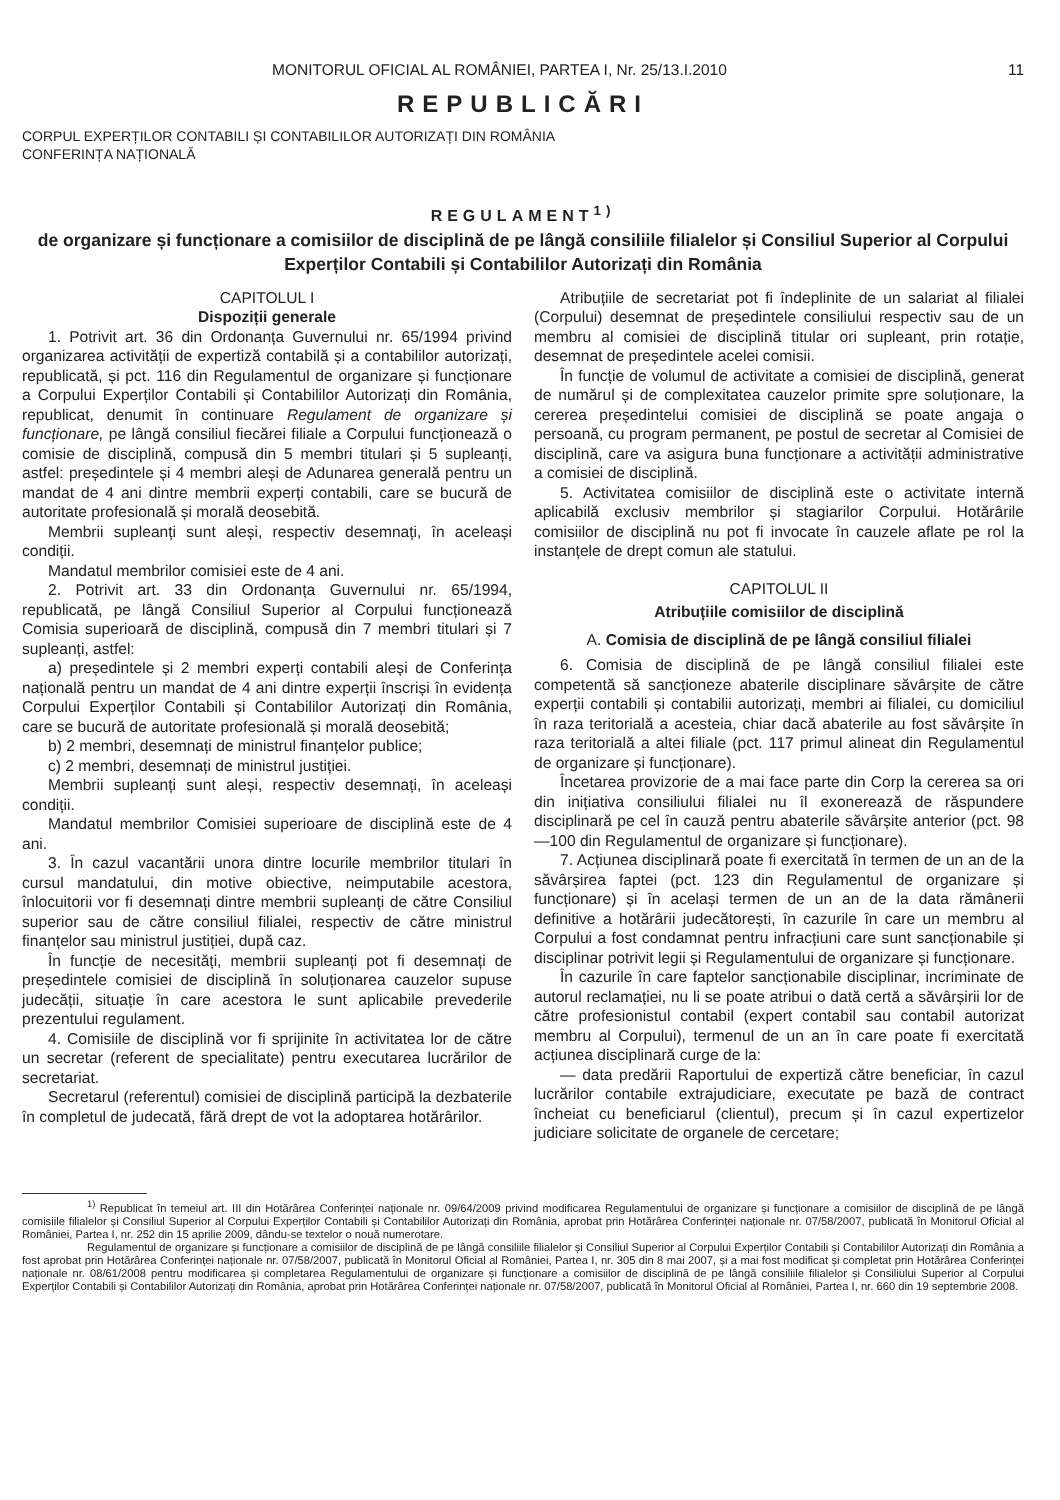MONITORUL OFICIAL AL ROMÂNIEI, PARTEA I, Nr. 25/13.I.2010 11
REPUBLICĂRI
CORPUL EXPERȚILOR CONTABILI ȘI CONTABILILOR AUTORIZAȚI DIN ROMÂNIA
CONFERINȚA NAȚIONALĂ
REGULAMENT<sup>1)</sup>
de organizare și funcționare a comisiilor de disciplină de pe lângă consiliile filialelor și Consiliul Superior al Corpului Experților Contabili și Contabililor Autorizați din România
CAPITOLUL I
Dispoziții generale
1. Potrivit art. 36 din Ordonanța Guvernului nr. 65/1994 privind organizarea activității de expertiză contabilă și a contabililor autorizați, republicată, și pct. 116 din Regulamentul de organizare și funcționare a Corpului Experților Contabili și Contabililor Autorizați din România, republicat, denumit în continuare Regulament de organizare și funcționare, pe lângă consiliul fiecărei filiale a Corpului funcționează o comisie de disciplină, compusă din 5 membri titulari și 5 supleanți, astfel: președintele și 4 membri aleși de Adunarea generală pentru un mandat de 4 ani dintre membrii experți contabili, care se bucură de autoritate profesională și morală deosebită.
Membrii supleanți sunt aleși, respectiv desemnați, în aceleași condiții.
Mandatul membrilor comisiei este de 4 ani.
2. Potrivit art. 33 din Ordonanța Guvernului nr. 65/1994, republicată, pe lângă Consiliul Superior al Corpului funcționează Comisia superioară de disciplină, compusă din 7 membri titulari și 7 supleanți, astfel:
a) președintele și 2 membri experți contabili aleși de Conferința națională pentru un mandat de 4 ani dintre experții înscriși în evidența Corpului Experților Contabili și Contabililor Autorizați din România, care se bucură de autoritate profesională și morală deosebită;
b) 2 membri, desemnați de ministrul finanțelor publice;
c) 2 membri, desemnați de ministrul justiției.
Membrii supleanți sunt aleși, respectiv desemnați, în aceleași condiții.
Mandatul membrilor Comisiei superioare de disciplină este de 4 ani.
3. În cazul vacantării unora dintre locurile membrilor titulari în cursul mandatului, din motive obiective, neimputabile acestora, înlocuitorii vor fi desemnați dintre membrii supleanți de către Consiliul superior sau de către consiliul filialei, respectiv de către ministrul finanțelor sau ministrul justiției, după caz.
În funcție de necesități, membrii supleanți pot fi desemnați de președintele comisiei de disciplină în soluționarea cauzelor supuse judecății, situație în care acestora le sunt aplicabile prevederile prezentului regulament.
4. Comisiile de disciplină vor fi sprijinite în activitatea lor de către un secretar (referent de specialitate) pentru executarea lucrărilor de secretariat.
Secretarul (referentul) comisiei de disciplină participă la dezbaterile în completul de judecată, fără drept de vot la adoptarea hotărârilor.
Atribuțiile de secretariat pot fi îndeplinite de un salariat al filialei (Corpului) desemnat de președintele consiliului respectiv sau de un membru al comisiei de disciplină titular ori supleant, prin rotație, desemnat de președintele acelei comisii.
În funcție de volumul de activitate a comisiei de disciplină, generat de numărul și de complexitatea cauzelor primite spre soluționare, la cererea președintelui comisiei de disciplină se poate angaja o persoană, cu program permanent, pe postul de secretar al Comisiei de disciplină, care va asigura buna funcționare a activității administrative a comisiei de disciplină.
5. Activitatea comisiilor de disciplină este o activitate internă aplicabilă exclusiv membrilor și stagiarilor Corpului. Hotărârile comisiilor de disciplină nu pot fi invocate în cauzele aflate pe rol la instanțele de drept comun ale statului.
CAPITOLUL II
Atribuțiile comisiilor de disciplină
A. Comisia de disciplină de pe lângă consiliul filialei
6. Comisia de disciplină de pe lângă consiliul filialei este competentă să sancționeze abaterile disciplinare săvârșite de către experții contabili și contabilii autorizați, membri ai filialei, cu domiciliul în raza teritorială a acesteia, chiar dacă abaterile au fost săvârșite în raza teritorială a altei filiale (pct. 117 primul alineat din Regulamentul de organizare și funcționare).
Încetarea provizorie de a mai face parte din Corp la cererea sa ori din inițiativa consiliului filialei nu îl exonerează de răspundere disciplinară pe cel în cauză pentru abaterile săvârșite anterior (pct. 98—100 din Regulamentul de organizare și funcționare).
7. Acțiunea disciplinară poate fi exercitată în termen de un an de la săvârșirea faptei (pct. 123 din Regulamentul de organizare și funcționare) și în același termen de un an de la data rămânerii definitive a hotărârii judecătorești, în cazurile în care un membru al Corpului a fost condamnat pentru infracțiuni care sunt sancționabile și disciplinar potrivit legii și Regulamentului de organizare și funcționare.
În cazurile în care faptelor sancționabile disciplinar, incriminate de autorul reclamației, nu li se poate atribui o dată certă a săvârșirii lor de către profesionistul contabil (expert contabil sau contabil autorizat membru al Corpului), termenul de un an în care poate fi exercitată acțiunea disciplinară curge de la:
— data predării Raportului de expertiză către beneficiar, în cazul lucrărilor contabile extrajudiciare, executate pe bază de contract încheiat cu beneficiarul (clientul), precum și în cazul expertizelor judiciare solicitate de organele de cercetare;
<sup>1)</sup> Republicat în temeiul art. III din Hotărârea Conferinței naționale nr. 09/64/2009 privind modificarea Regulamentului de organizare și funcționare a comisiilor de disciplină de pe lângă comisiile filialelor și Consiliul Superior al Corpului Experților Contabili și Contabililor Autorizați din România, aprobat prin Hotărârea Conferinței naționale nr. 07/58/2007, publicată în Monitorul Oficial al României, Partea I, nr. 252 din 15 aprilie 2009, dându-se textelor o nouă numerotare.
Regulamentul de organizare și funcționare a comisiilor de disciplină de pe lângă consiliile filialelor și Consiliul Superior al Corpului Experților Contabili și Contabililor Autorizați din România a fost aprobat prin Hotărârea Conferinței naționale nr. 07/58/2007, publicată în Monitorul Oficial al României, Partea I, nr. 305 din 8 mai 2007, și a mai fost modificat și completat prin Hotărârea Conferinței naționale nr. 08/61/2008 pentru modificarea și completarea Regulamentului de organizare și funcționare a comisiilor de disciplină de pe lângă consiliile filialelor și Consiliului Superior al Corpului Experților Contabili și Contabililor Autorizați din România, aprobat prin Hotărârea Conferinței naționale nr. 07/58/2007, publicată în Monitorul Oficial al României, Partea I, nr. 660 din 19 septembrie 2008.